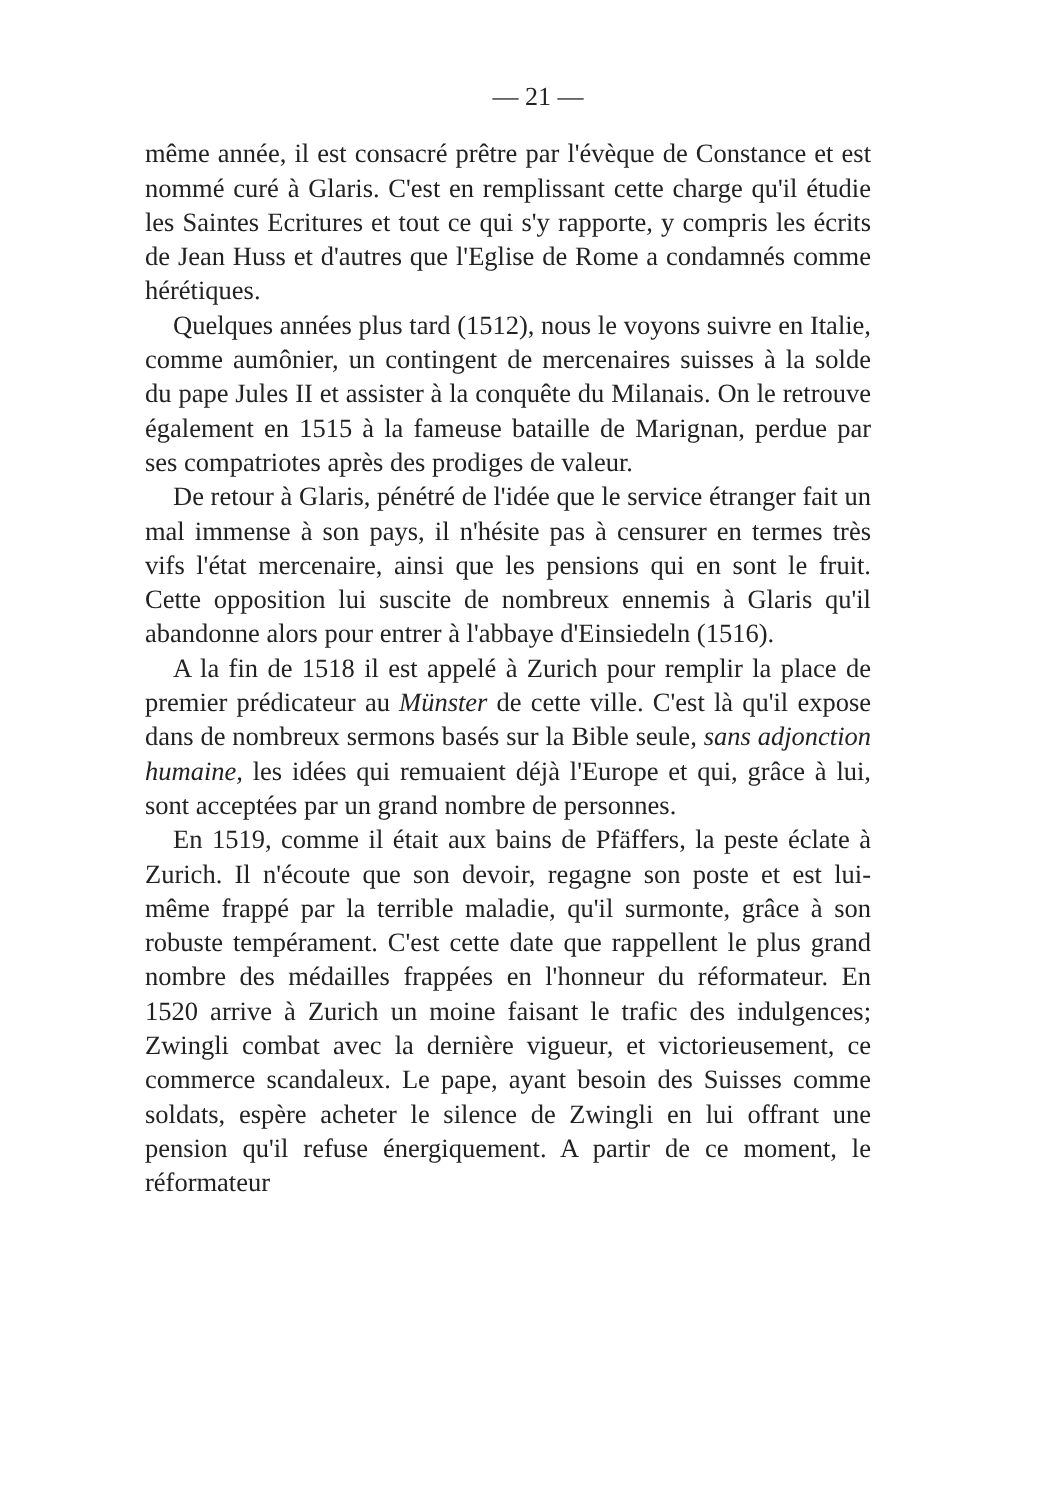— 21 —
même année, il est consacré prêtre par l'évèque de Constance et est nommé curé à Glaris. C'est en remplissant cette charge qu'il étudie les Saintes Ecritures et tout ce qui s'y rapporte, y compris les écrits de Jean Huss et d'autres que l'Eglise de Rome a condamnés comme hérétiques.
Quelques années plus tard (1512), nous le voyons suivre en Italie, comme aumônier, un contingent de mercenaires suisses à la solde du pape Jules II et assister à la conquête du Milanais. On le retrouve également en 1515 à la fameuse bataille de Marignan, perdue par ses compatriotes après des prodiges de valeur.
De retour à Glaris, pénétré de l'idée que le service étranger fait un mal immense à son pays, il n'hésite pas à censurer en termes très vifs l'état mercenaire, ainsi que les pensions qui en sont le fruit. Cette opposition lui suscite de nombreux ennemis à Glaris qu'il abandonne alors pour entrer à l'abbaye d'Einsiedeln (1516).
A la fin de 1518 il est appelé à Zurich pour remplir la place de premier prédicateur au Münster de cette ville. C'est là qu'il expose dans de nombreux sermons basés sur la Bible seule, sans adjonction humaine, les idées qui remuaient déjà l'Europe et qui, grâce à lui, sont acceptées par un grand nombre de personnes.
En 1519, comme il était aux bains de Pfäffers, la peste éclate à Zurich. Il n'écoute que son devoir, regagne son poste et est lui-même frappé par la terrible maladie, qu'il surmonte, grâce à son robuste tempérament. C'est cette date que rappellent le plus grand nombre des médailles frappées en l'honneur du réformateur. En 1520 arrive à Zurich un moine faisant le trafic des indulgences; Zwingli combat avec la dernière vigueur, et victorieusement, ce commerce scandaleux. Le pape, ayant besoin des Suisses comme soldats, espère acheter le silence de Zwingli en lui offrant une pension qu'il refuse énergiquement. A partir de ce moment, le réformateur